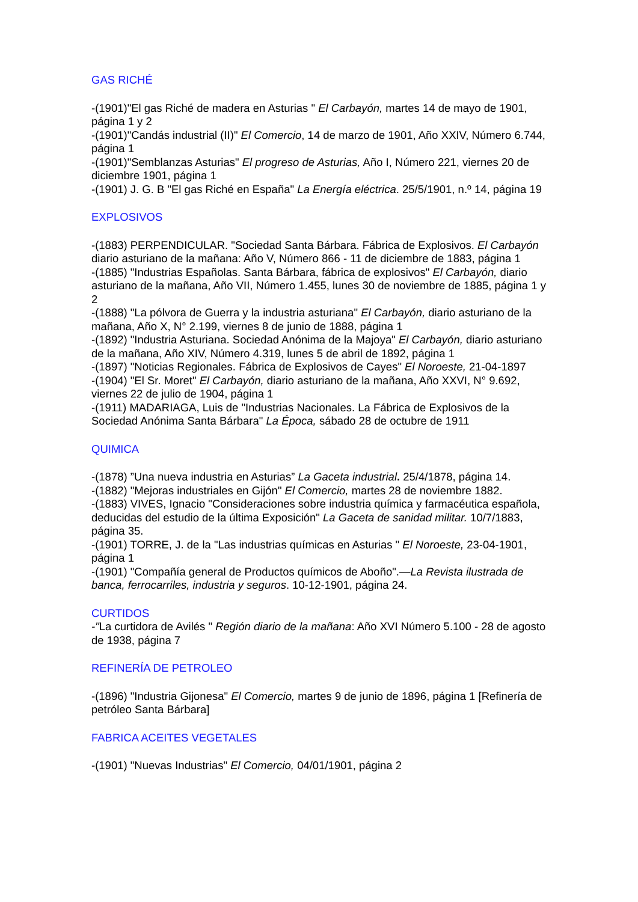GAS RICHÉ
-(1901)"El gas Riché de madera en Asturias " El Carbayón, martes 14 de mayo de 1901, página 1 y 2
-(1901)"Candás industrial (II)" El Comercio, 14 de marzo de 1901, Año XXIV, Número 6.744, página 1
-(1901)"Semblanzas Asturias" El progreso de Asturias, Año I, Número 221, viernes 20 de diciembre 1901, página 1
-(1901) J. G. B "El gas Riché en España" La Energía eléctrica. 25/5/1901, n.º 14, página 19
EXPLOSIVOS
-(1883) PERPENDICULAR. "Sociedad Santa Bárbara. Fábrica de Explosivos. El Carbayón diario asturiano de la mañana: Año V, Número 866 - 11 de diciembre de 1883, página 1
-(1885) "Industrias Españolas. Santa Bárbara, fábrica de explosivos" El Carbayón, diario asturiano de la mañana, Año VII, Número 1.455, lunes 30 de noviembre de 1885, página 1 y 2
-(1888) "La pólvora de Guerra y la industria asturiana" El Carbayón, diario asturiano de la mañana, Año X, N° 2.199, viernes 8 de junio de 1888, página 1
-(1892) "Industria Asturiana. Sociedad Anónima de la Majoya" El Carbayón, diario asturiano de la mañana, Año XIV, Número 4.319, lunes 5 de abril de 1892, página 1
-(1897) "Noticias Regionales. Fábrica de Explosivos de Cayes" El Noroeste, 21-04-1897
-(1904) "El Sr. Moret" El Carbayón, diario asturiano de la mañana, Año XXVI, N° 9.692, viernes 22 de julio de 1904, página 1
-(1911) MADARIAGA, Luis de "Industrias Nacionales. La Fábrica de Explosivos de la Sociedad Anónima Santa Bárbara" La Época, sábado 28 de octubre de 1911
QUIMICA
-(1878) ”Una nueva industria en Asturias” La Gaceta industrial. 25/4/1878, página 14.
-(1882) "Mejoras industriales en Gijón" El Comercio, martes 28 de noviembre 1882.
-(1883) VIVES, Ignacio "Consideraciones sobre industria química y farmacéutica española, deducidas del estudio de la última Exposición" La Gaceta de sanidad militar. 10/7/1883, página 35.
-(1901) TORRE, J. de la "Las industrias químicas en Asturias " El Noroeste, 23-04-1901, página 1
-(1901) "Compañía general de Productos químicos de Aboño".—La Revista ilustrada de banca, ferrocarriles, industria y seguros. 10-12-1901, página 24.
CURTIDOS
-"La curtidora de Avilés " Región diario de la mañana: Año XVI Número 5.100 - 28 de agosto de 1938, página 7
REFINERÍA DE PETROLEO
-(1896) "Industria Gijonesa" El Comercio, martes 9 de junio de 1896, página 1 [Refinería de petróleo Santa Bárbara]
FABRICA ACEITES VEGETALES
-(1901) "Nuevas Industrias" El Comercio, 04/01/1901, página 2